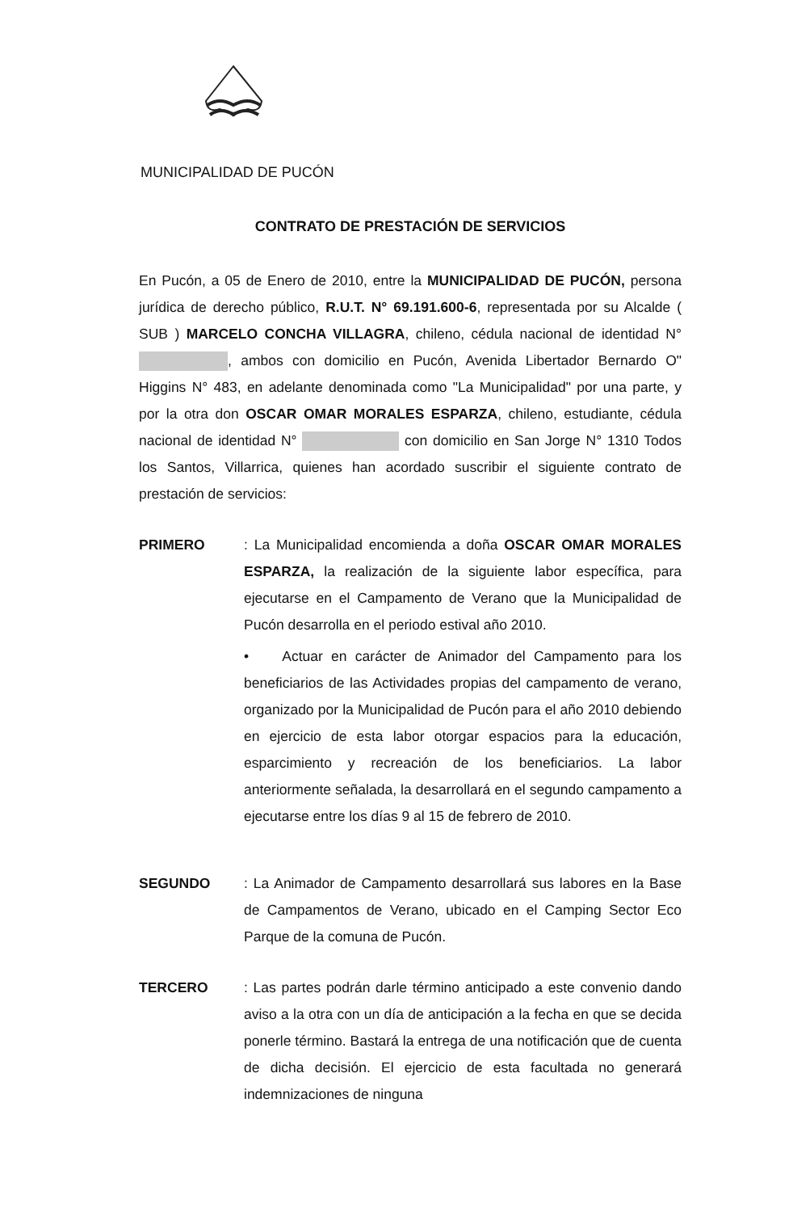MUNICIPALIDAD DE PUCÓN
CONTRATO DE PRESTACIÓN DE SERVICIOS
En Pucón, a 05 de Enero de 2010, entre la MUNICIPALIDAD DE PUCÓN, persona jurídica de derecho público, R.U.T. N° 69.191.600-6, representada por su Alcalde ( SUB ) MARCELO CONCHA VILLAGRA, chileno, cédula nacional de identidad N° , ambos con domicilio en Pucón, Avenida Libertador Bernardo O" Higgins N° 483, en adelante denominada como "La Municipalidad" por una parte, y por la otra don OSCAR OMAR MORALES ESPARZA, chileno, estudiante, cédula nacional de identidad N° con domicilio en San Jorge N° 1310 Todos los Santos, Villarrica, quienes han acordado suscribir el siguiente contrato de prestación de servicios:
PRIMERO : La Municipalidad encomienda a doña OSCAR OMAR MORALES ESPARZA, la realización de la siguiente labor específica, para ejecutarse en el Campamento de Verano que la Municipalidad de Pucón desarrolla en el periodo estival año 2010.
• Actuar en carácter de Animador del Campamento para los beneficiarios de las Actividades propias del campamento de verano, organizado por la Municipalidad de Pucón para el año 2010 debiendo en ejercicio de esta labor otorgar espacios para la educación, esparcimiento y recreación de los beneficiarios. La labor anteriormente señalada, la desarrollará en el segundo campamento a ejecutarse entre los días 9 al 15 de febrero de 2010.
SEGUNDO : La Animador de Campamento desarrollará sus labores en la Base de Campamentos de Verano, ubicado en el Camping Sector Eco Parque de la comuna de Pucón.
TERCERO : Las partes podrán darle término anticipado a este convenio dando aviso a la otra con un día de anticipación a la fecha en que se decida ponerle término. Bastará la entrega de una notificación que de cuenta de dicha decisión. El ejercicio de esta facultada no generará indemnizaciones de ninguna